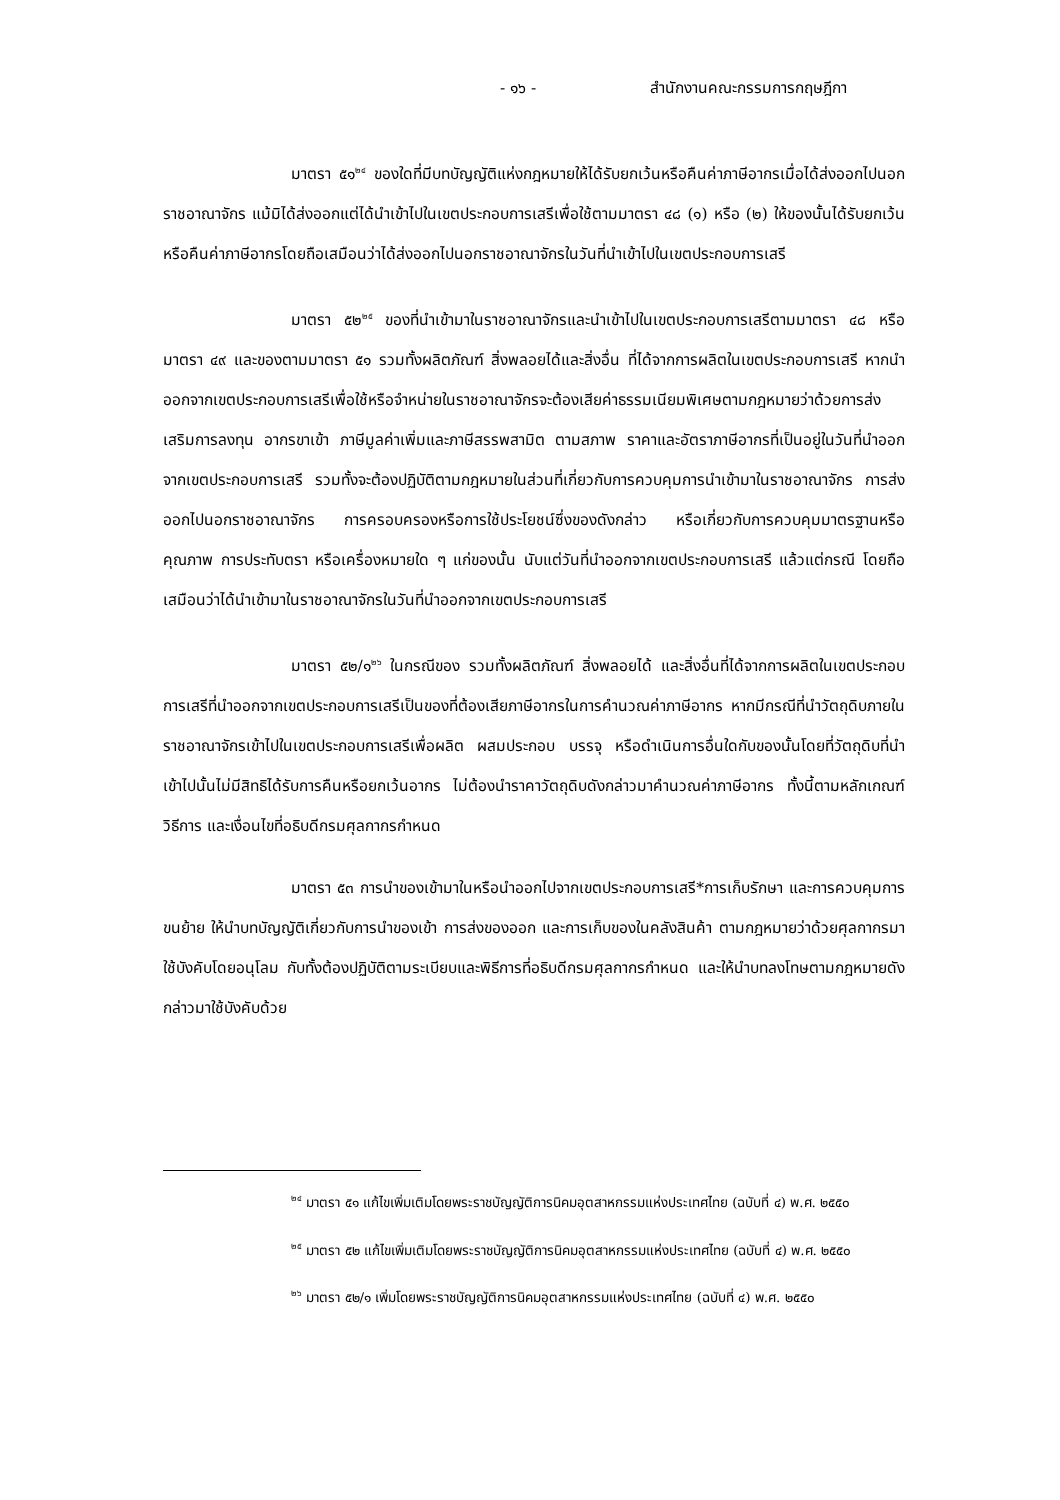- ๑๖ - สำนักงานคณะกรรมการกฤษฎีกา
มาตรา ๕๑<sup>๒๔</sup> ของใดที่มีบทบัญญัติแห่งกฎหมายให้ได้รับยกเว้นหรือคืนค่าภาษีอากรเมื่อได้ส่งออกไปนอกราชอาณาจักร แม้มิได้ส่งออกแต่ได้นำเข้าไปในเขตประกอบการเสรีเพื่อใช้ตามมาตรา ๔๘ (๑) หรือ (๒) ให้ของนั้นได้รับยกเว้นหรือคืนค่าภาษีอากรโดยถือเสมือนว่าได้ส่งออกไปนอกราชอาณาจักรในวันที่นำเข้าไปในเขตประกอบการเสรี
มาตรา ๕๒<sup>๒๕</sup> ของที่นำเข้ามาในราชอาณาจักรและนำเข้าไปในเขตประกอบการเสรีตามมาตรา ๔๘ หรือมาตรา ๔๙ และของตามมาตรา ๕๑ รวมทั้งผลิตภัณฑ์ สิ่งพลอยได้และสิ่งอื่น ที่ได้จากการผลิตในเขตประกอบการเสรี หากนำออกจากเขตประกอบการเสรีเพื่อใช้หรือจำหน่ายในราชอาณาจักรจะต้องเสียค่าธรรมเนียมพิเศษตามกฎหมายว่าด้วยการส่งเสริมการลงทุน อากรขาเข้า ภาษีมูลค่าเพิ่มและภาษีสรรพสามิต ตามสภาพ ราคาและอัตราภาษีอากรที่เป็นอยู่ในวันที่นำออกจากเขตประกอบการเสรี รวมทั้งจะต้องปฏิบัติตามกฎหมายในส่วนที่เกี่ยวกับการควบคุมการนำเข้ามาในราชอาณาจักร การส่งออกไปนอกราชอาณาจักร การครอบครองหรือการใช้ประโยชน์ซึ่งของดังกล่าว หรือเกี่ยวกับการควบคุมมาตรฐานหรือคุณภาพ การประทับตรา หรือเครื่องหมายใด ๆ แก่ของนั้น นับแต่วันที่นำออกจากเขตประกอบการเสรี แล้วแต่กรณี โดยถือเสมือนว่าได้นำเข้ามาในราชอาณาจักรในวันที่นำออกจากเขตประกอบการเสรี
มาตรา ๕๒/๑<sup>๒๖</sup> ในกรณีของ รวมทั้งผลิตภัณฑ์ สิ่งพลอยได้ และสิ่งอื่นที่ได้จากการผลิตในเขตประกอบการเสรีที่นำออกจากเขตประกอบการเสรีเป็นของที่ต้องเสียภาษีอากรในการคำนวณค่าภาษีอากร หากมีกรณีที่นำวัตถุดิบภายในราชอาณาจักรเข้าไปในเขตประกอบการเสรีเพื่อผลิต ผสมประกอบ บรรจุ หรือดำเนินการอื่นใดกับของนั้นโดยที่วัตถุดิบที่นำเข้าไปนั้นไม่มีสิทธิได้รับการคืนหรือยกเว้นอากร ไม่ต้องนำราคาวัตถุดิบดังกล่าวมาคำนวณค่าภาษีอากร ทั้งนี้ตามหลักเกณฑ์ วิธีการ และเงื่อนไขที่อธิบดีกรมศุลกากรกำหนด
มาตรา ๕๓ การนำของเข้ามาในหรือนำออกไปจากเขตประกอบการเสรี*การเก็บรักษา และการควบคุมการขนย้าย ให้นำบทบัญญัติเกี่ยวกับการนำของเข้า การส่งของออก และการเก็บของในคลังสินค้า ตามกฎหมายว่าด้วยศุลกากรมาใช้บังคับโดยอนุโลม กับทั้งต้องปฏิบัติตามระเบียบและพิธีการที่อธิบดีกรมศุลกากรกำหนด และให้นำบทลงโทษตามกฎหมายดังกล่าวมาใช้บังคับด้วย
<sup>๒๔</sup> มาตรา ๕๑ แก้ไขเพิ่มเติมโดยพระราชบัญญัติการนิคมอุตสาหกรรมแห่งประเทศไทย (ฉบับที่ ๔) พ.ศ. ๒๕๕๐
<sup>๒๕</sup> มาตรา ๕๒ แก้ไขเพิ่มเติมโดยพระราชบัญญัติการนิคมอุตสาหกรรมแห่งประเทศไทย (ฉบับที่ ๔) พ.ศ. ๒๕๕๐
<sup>๒๖</sup> มาตรา ๕๒/๑ เพิ่มโดยพระราชบัญญัติการนิคมอุตสาหกรรมแห่งประเทศไทย (ฉบับที่ ๔) พ.ศ. ๒๕๕๐